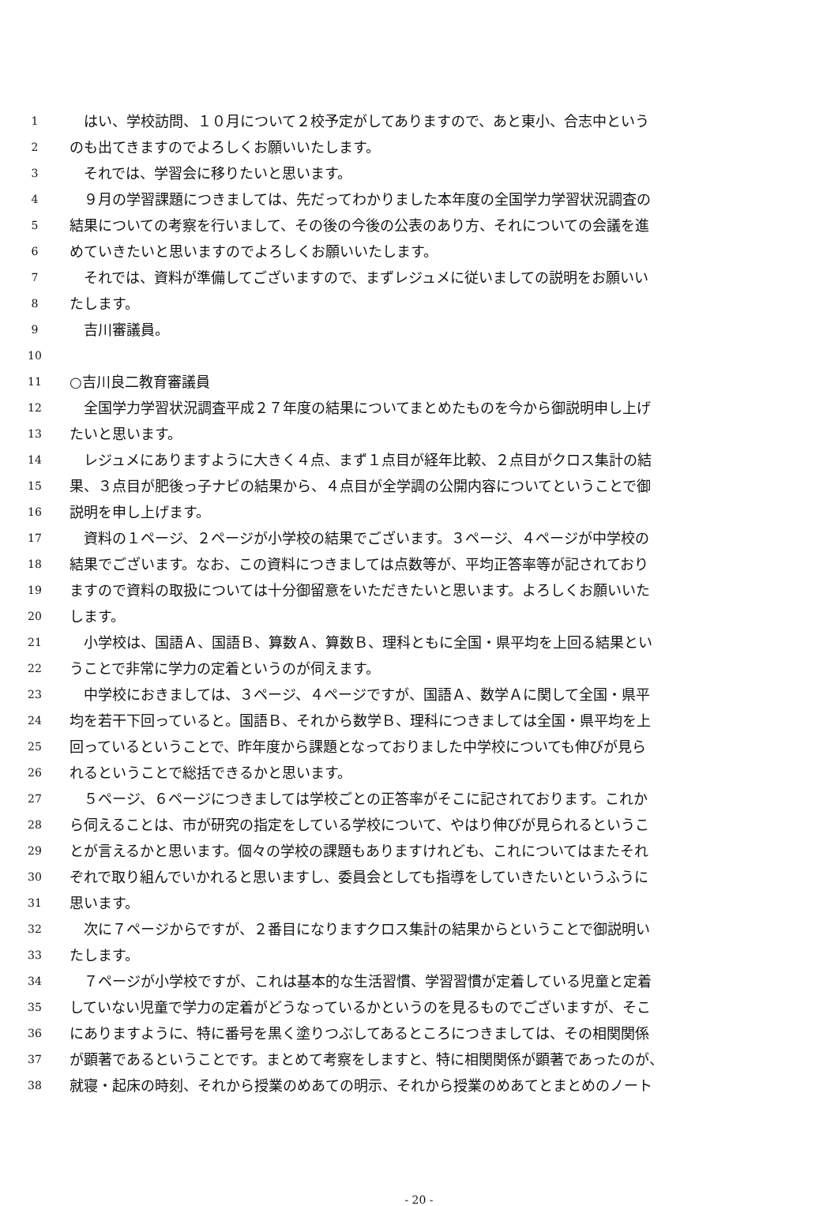1　はい、学校訪問、１０月について２校予定がしてありますので、あと東小、合志中という
2 のも出てきますのでよろしくお願いいたします。
3　それでは、学習会に移りたいと思います。
4　９月の学習課題につきましては、先だってわかりました本年度の全国学力学習状況調査の
5 結果についての考察を行いまして、その後の今後の公表のあり方、それについての会議を進
6 めていきたいと思いますのでよろしくお願いいたします。
7　それでは、資料が準備してございますので、まずレジュメに従いましての説明をお願いい
8 たします。
9　吉川審議員。
10
11 ○吉川良二教育審議員
12　全国学力学習状況調査平成２７年度の結果についてまとめたものを今から御説明申し上げ
13 たいと思います。
14　レジュメにありますように大きく４点、まず１点目が経年比較、２点目がクロス集計の結
15 果、３点目が肥後っ子ナビの結果から、４点目が全学調の公開内容についてということで御
16 説明を申し上げます。
17　資料の１ページ、２ページが小学校の結果でございます。３ページ、４ページが中学校の
18 結果でございます。なお、この資料につきましては点数等が、平均正答率等が記されており
19 ますので資料の取扱については十分御留意をいただきたいと思います。よろしくお願いいた
20 します。
21　小学校は、国語Ａ、国語Ｂ、算数Ａ、算数Ｂ、理科ともに全国・県平均を上回る結果とい
22 うことで非常に学力の定着というのが伺えます。
23　中学校におきましては、３ページ、４ページですが、国語Ａ、数学Ａに関して全国・県平
24 均を若干下回っていると。国語Ｂ、それから数学Ｂ、理科につきましては全国・県平均を上
25 回っているということで、昨年度から課題となっておりました中学校についても伸びが見ら
26 れるということで総括できるかと思います。
27　５ページ、６ページにつきましては学校ごとの正答率がそこに記されております。これか
28 ら伺えることは、市が研究の指定をしている学校について、やはり伸びが見られるというこ
29 とが言えるかと思います。個々の学校の課題もありますけれども、これについてはまたそれ
30 ぞれで取り組んでいかれると思いますし、委員会としても指導をしていきたいというふうに
31 思います。
32　次に７ページからですが、２番目になりますクロス集計の結果からということで御説明い
33 たします。
34　７ページが小学校ですが、これは基本的な生活習慣、学習習慣が定着している児童と定着
35 していない児童で学力の定着がどうなっているかというのを見るものでございますが、そこ
36 にありますように、特に番号を黒く塗りつぶしてあるところにつきましては、その相関関係
37 が顕著であるということです。まとめて考察をしますと、特に相関関係が顕著であったのが、
38 就寝・起床の時刻、それから授業のめあての明示、それから授業のめあてとまとめのノート
- 20 -